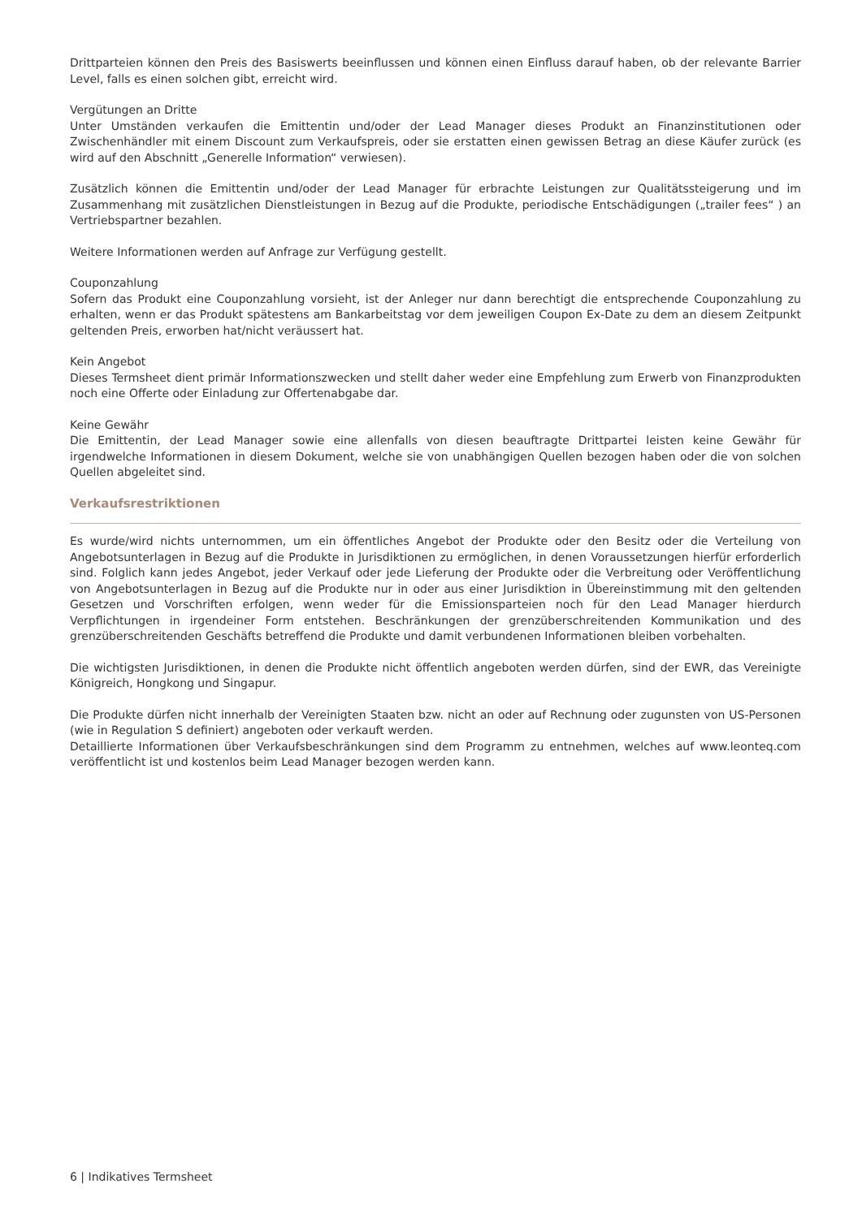Drittparteien können den Preis des Basiswerts beeinflussen und können einen Einfluss darauf haben, ob der relevante Barrier Level, falls es einen solchen gibt, erreicht wird.
Vergütungen an Dritte
Unter Umständen verkaufen die Emittentin und/oder der Lead Manager dieses Produkt an Finanzinstitutionen oder Zwischenhändler mit einem Discount zum Verkaufspreis, oder sie erstatten einen gewissen Betrag an diese Käufer zurück (es wird auf den Abschnitt „Generelle Information“ verwiesen).
Zusätzlich können die Emittentin und/oder der Lead Manager für erbrachte Leistungen zur Qualitätssteigerung und im Zusammenhang mit zusätzlichen Dienstleistungen in Bezug auf die Produkte, periodische Entschädigungen („trailer fees“ ) an Vertriebspartner bezahlen.
Weitere Informationen werden auf Anfrage zur Verfügung gestellt.
Couponzahlung
Sofern das Produkt eine Couponzahlung vorsieht, ist der Anleger nur dann berechtigt die entsprechende Couponzahlung zu erhalten, wenn er das Produkt spätestens am Bankarbeitstag vor dem jeweiligen Coupon Ex-Date zu dem an diesem Zeitpunkt geltenden Preis, erworben hat/nicht veräussert hat.
Kein Angebot
Dieses Termsheet dient primär Informationszwecken und stellt daher weder eine Empfehlung zum Erwerb von Finanzprodukten noch eine Offerte oder Einladung zur Offertenabgabe dar.
Keine Gewähr
Die Emittentin, der Lead Manager sowie eine allenfalls von diesen beauftragte Drittpartei leisten keine Gewähr für irgendwelche Informationen in diesem Dokument, welche sie von unabhängigen Quellen bezogen haben oder die von solchen Quellen abgeleitet sind.
Verkaufsrestriktionen
Es wurde/wird nichts unternommen, um ein öffentliches Angebot der Produkte oder den Besitz oder die Verteilung von Angebotsunterlagen in Bezug auf die Produkte in Jurisdiktionen zu ermöglichen, in denen Voraussetzungen hierfür erforderlich sind. Folglich kann jedes Angebot, jeder Verkauf oder jede Lieferung der Produkte oder die Verbreitung oder Veröffentlichung von Angebotsunterlagen in Bezug auf die Produkte nur in oder aus einer Jurisdiktion in Übereinstimmung mit den geltenden Gesetzen und Vorschriften erfolgen, wenn weder für die Emissionsparteien noch für den Lead Manager hierdurch Verpflichtungen in irgendeiner Form entstehen. Beschränkungen der grenzüberschreitenden Kommunikation und des grenzüberschreitenden Geschäfts betreffend die Produkte und damit verbundenen Informationen bleiben vorbehalten.
Die wichtigsten Jurisdiktionen, in denen die Produkte nicht öffentlich angeboten werden dürfen, sind der EWR, das Vereinigte Königreich, Hongkong und Singapur.
Die Produkte dürfen nicht innerhalb der Vereinigten Staaten bzw. nicht an oder auf Rechnung oder zugunsten von US-Personen (wie in Regulation S definiert) angeboten oder verkauft werden.
Detaillierte Informationen über Verkaufsbeschränkungen sind dem Programm zu entnehmen, welches auf www.leonteq.com veröffentlicht ist und kostenlos beim Lead Manager bezogen werden kann.
6 | Indikatives Termsheet